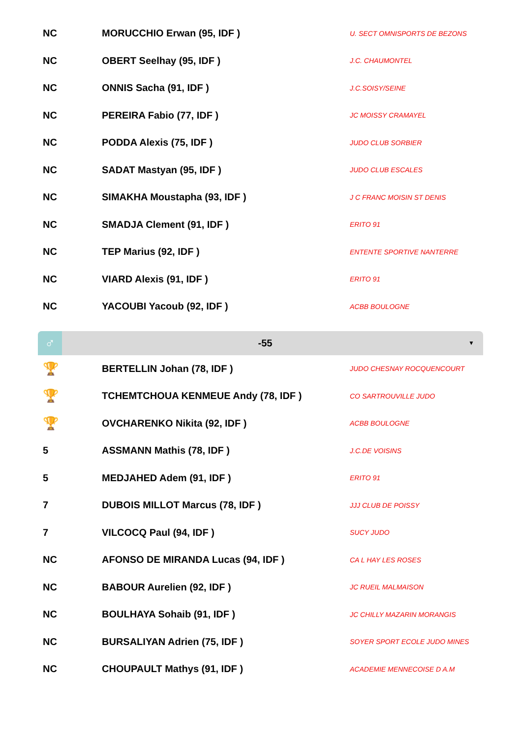| NC | MORUCCHIO Erwan (95, IDF ) | U. SECT OMNISPORTS DE BEZONS |
| NC | OBERT Seelhay (95, IDF ) | J.C. CHAUMONTEL |
| NC | ONNIS Sacha (91, IDF ) | J.C.SOISY/SEINE |
| NC | PEREIRA Fabio (77, IDF ) | JC MOISSY CRAMAYEL |
| NC | PODDA Alexis (75, IDF ) | JUDO CLUB SORBIER |
| NC | SADAT Mastyan (95, IDF ) | JUDO CLUB ESCALES |
| NC | SIMAKHA Moustapha (93, IDF ) | J C FRANC MOISIN ST DENIS |
| NC | SMADJA Clement (91, IDF ) | ERITO 91 |
| NC | TEP Marius (92, IDF ) | ENTENTE SPORTIVE NANTERRE |
| NC | VIARD Alexis (91, IDF ) | ERITO 91 |
| NC | YACOUBI Yacoub (92, IDF ) | ACBB BOULOGNE |
♂
-55
▼
| 🏆 | BERTELLIN Johan (78, IDF ) | JUDO CHESNAY ROCQUENCOURT |
| 🏆 | TCHEMTCHOUA KENMEUE Andy (78, IDF ) | CO SARTROUVILLE JUDO |
| 🏆 | OVCHARENKO Nikita (92, IDF ) | ACBB BOULOGNE |
| 5 | ASSMANN Mathis (78, IDF ) | J.C.DE VOISINS |
| 5 | MEDJAHED Adem (91, IDF ) | ERITO 91 |
| 7 | DUBOIS MILLOT Marcus (78, IDF ) | JJJ CLUB DE POISSY |
| 7 | VILCOCQ Paul (94, IDF ) | SUCY JUDO |
| NC | AFONSO DE MIRANDA Lucas (94, IDF ) | CA L HAY LES ROSES |
| NC | BABOUR Aurelien (92, IDF ) | JC RUEIL MALMAISON |
| NC | BOULHAYA Sohaib (91, IDF ) | JC CHILLY MAZARIN MORANGIS |
| NC | BURSALIYAN Adrien (75, IDF ) | SOYER SPORT ECOLE JUDO MINES |
| NC | CHOUPAULT Mathys (91, IDF ) | ACADEMIE MENNECOISE D A.M |